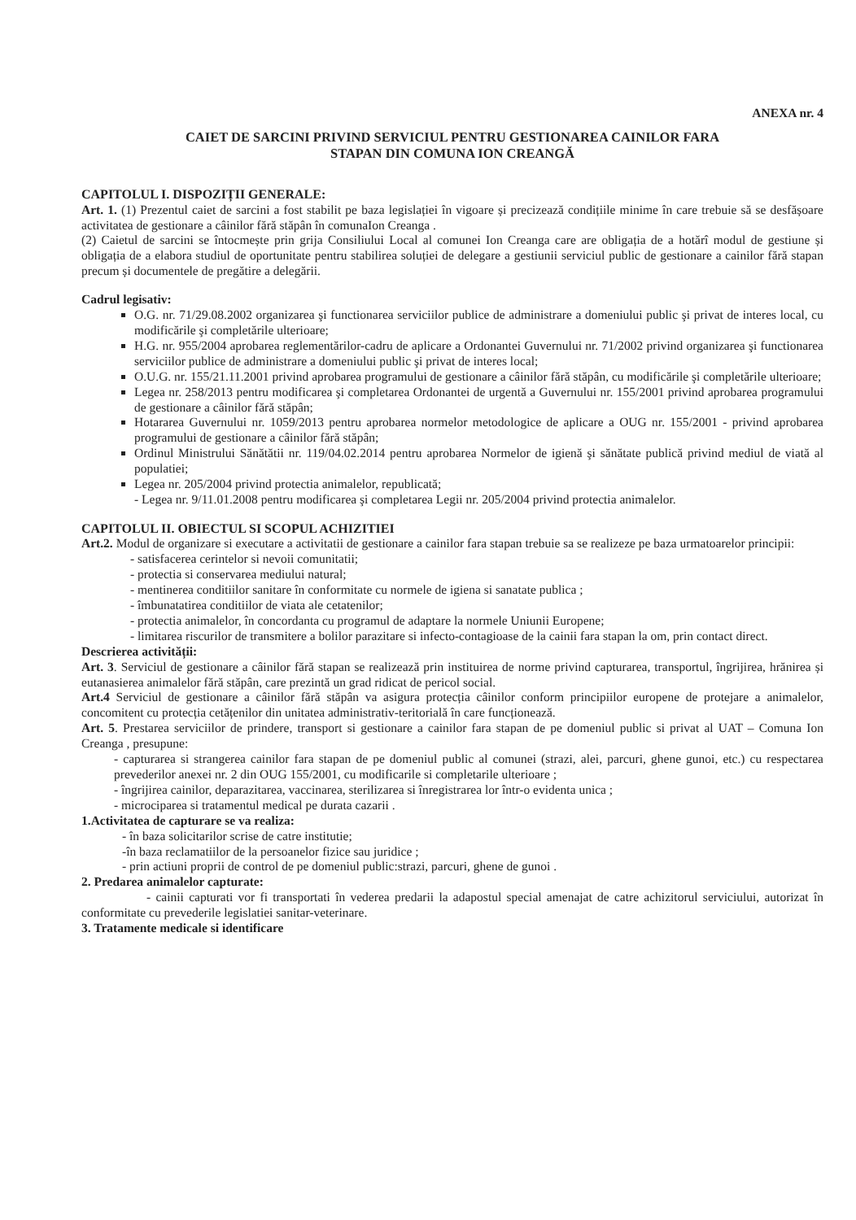ANEXA nr. 4
CAIET DE SARCINI PRIVIND SERVICIUL PENTRU GESTIONAREA CAINILOR FARA
STAPAN DIN COMUNA ION CREANGĂ
CAPITOLUL I. DISPOZIȚII GENERALE:
Art. 1. (1) Prezentul caiet de sarcini a fost stabilit pe baza legislației în vigoare și precizează condițiile minime în care trebuie să se desfășoare activitatea de gestionare a câinilor fără stăpân în comunaIon Creanga .
(2) Caietul de sarcini se întocmește prin grija Consiliului Local al comunei Ion Creanga care are obligația de a hotărî modul de gestiune și obligația de a elabora studiul de oportunitate pentru stabilirea soluției de delegare a gestiunii serviciul public de gestionare a cainilor fără stapan precum și documentele de pregătire a delegării.
Cadrul legisativ:
O.G. nr. 71/29.08.2002 organizarea şi functionarea serviciilor publice de administrare a domeniului public şi privat de interes local, cu modificările şi completările ulterioare;
H.G. nr. 955/2004 aprobarea reglementărilor-cadru de aplicare a Ordonantei Guvernului nr. 71/2002 privind organizarea şi functionarea serviciilor publice de administrare a domeniului public şi privat de interes local;
O.U.G. nr. 155/21.11.2001 privind aprobarea programului de gestionare a câinilor fără stăpân, cu modificările şi completările ulterioare;
Legea nr. 258/2013 pentru modificarea şi completarea Ordonantei de urgentă a Guvernului nr. 155/2001 privind aprobarea programului de gestionare a câinilor fără stăpân;
Hotararea Guvernului nr. 1059/2013 pentru aprobarea normelor metodologice de aplicare a OUG nr. 155/2001 - privind aprobarea programului de gestionare a câinilor fără stăpân;
Ordinul Ministrului Sănătătii nr. 119/04.02.2014 pentru aprobarea Normelor de igienă şi sănătate publică privind mediul de viată al populatiei;
Legea nr. 205/2004 privind protectia animalelor, republicată;
- Legea nr. 9/11.01.2008 pentru modificarea şi completarea Legii nr. 205/2004 privind protectia animalelor.
CAPITOLUL II. OBIECTUL SI SCOPUL ACHIZITIEI
Art.2. Modul de organizare si executare a activitatii de gestionare a cainilor fara stapan trebuie sa se realizeze pe baza urmatoarelor principii:
- satisfacerea cerintelor si nevoii comunitatii;
- protectia si conservarea mediului natural;
- mentinerea conditiilor sanitare în conformitate cu normele de igiena si sanatate publica ;
- îmbunatatirea conditiilor de viata ale cetatenilor;
- protectia animalelor, în concordanta cu programul de adaptare la normele Uniunii Europene;
- limitarea riscurilor de transmitere a bolilor parazitare si infecto-contagioase de la cainii fara stapan la om, prin contact direct.
Descrierea activității:
Art. 3. Serviciul de gestionare a câinilor fără stapan se realizează prin instituirea de norme privind capturarea, transportul, îngrijirea, hrănirea și eutanasierea animalelor fără stăpân, care prezintă un grad ridicat de pericol social.
Art.4 Serviciul de gestionare a câinilor fără stăpân va asigura protecția câinilor conform principiilor europene de protejare a animalelor, concomitent cu protecția cetățenilor din unitatea administrativ-teritorială în care funcționează.
Art. 5. Prestarea serviciilor de prindere, transport si gestionare a cainilor fara stapan de pe domeniul public si privat al UAT – Comuna Ion Creanga , presupune:
- capturarea si strangerea cainilor fara stapan de pe domeniul public al comunei (strazi, alei, parcuri, ghene gunoi, etc.) cu respectarea prevederilor anexei nr. 2 din OUG 155/2001, cu modificarile si completarile ulterioare ;
- îngrijirea cainilor, deparazitarea, vaccinarea, sterilizarea si înregistrarea lor într-o evidenta unica ;
- microciparea si tratamentul medical pe durata cazarii .
1.Activitatea de capturare se va realiza:
- în baza solicitarilor scrise de catre institutie;
-în baza reclamatiilor de la persoanelor fizice sau juridice ;
- prin actiuni proprii de control de pe domeniul public:strazi, parcuri, ghene de gunoi .
2. Predarea animalelor capturate:
- cainii capturati vor fi transportati în vederea predarii la adapostul special amenajat de catre achizitorul serviciului, autorizat în conformitate cu prevederile legislatiei sanitar-veterinare.
3. Tratamente medicale si identificare